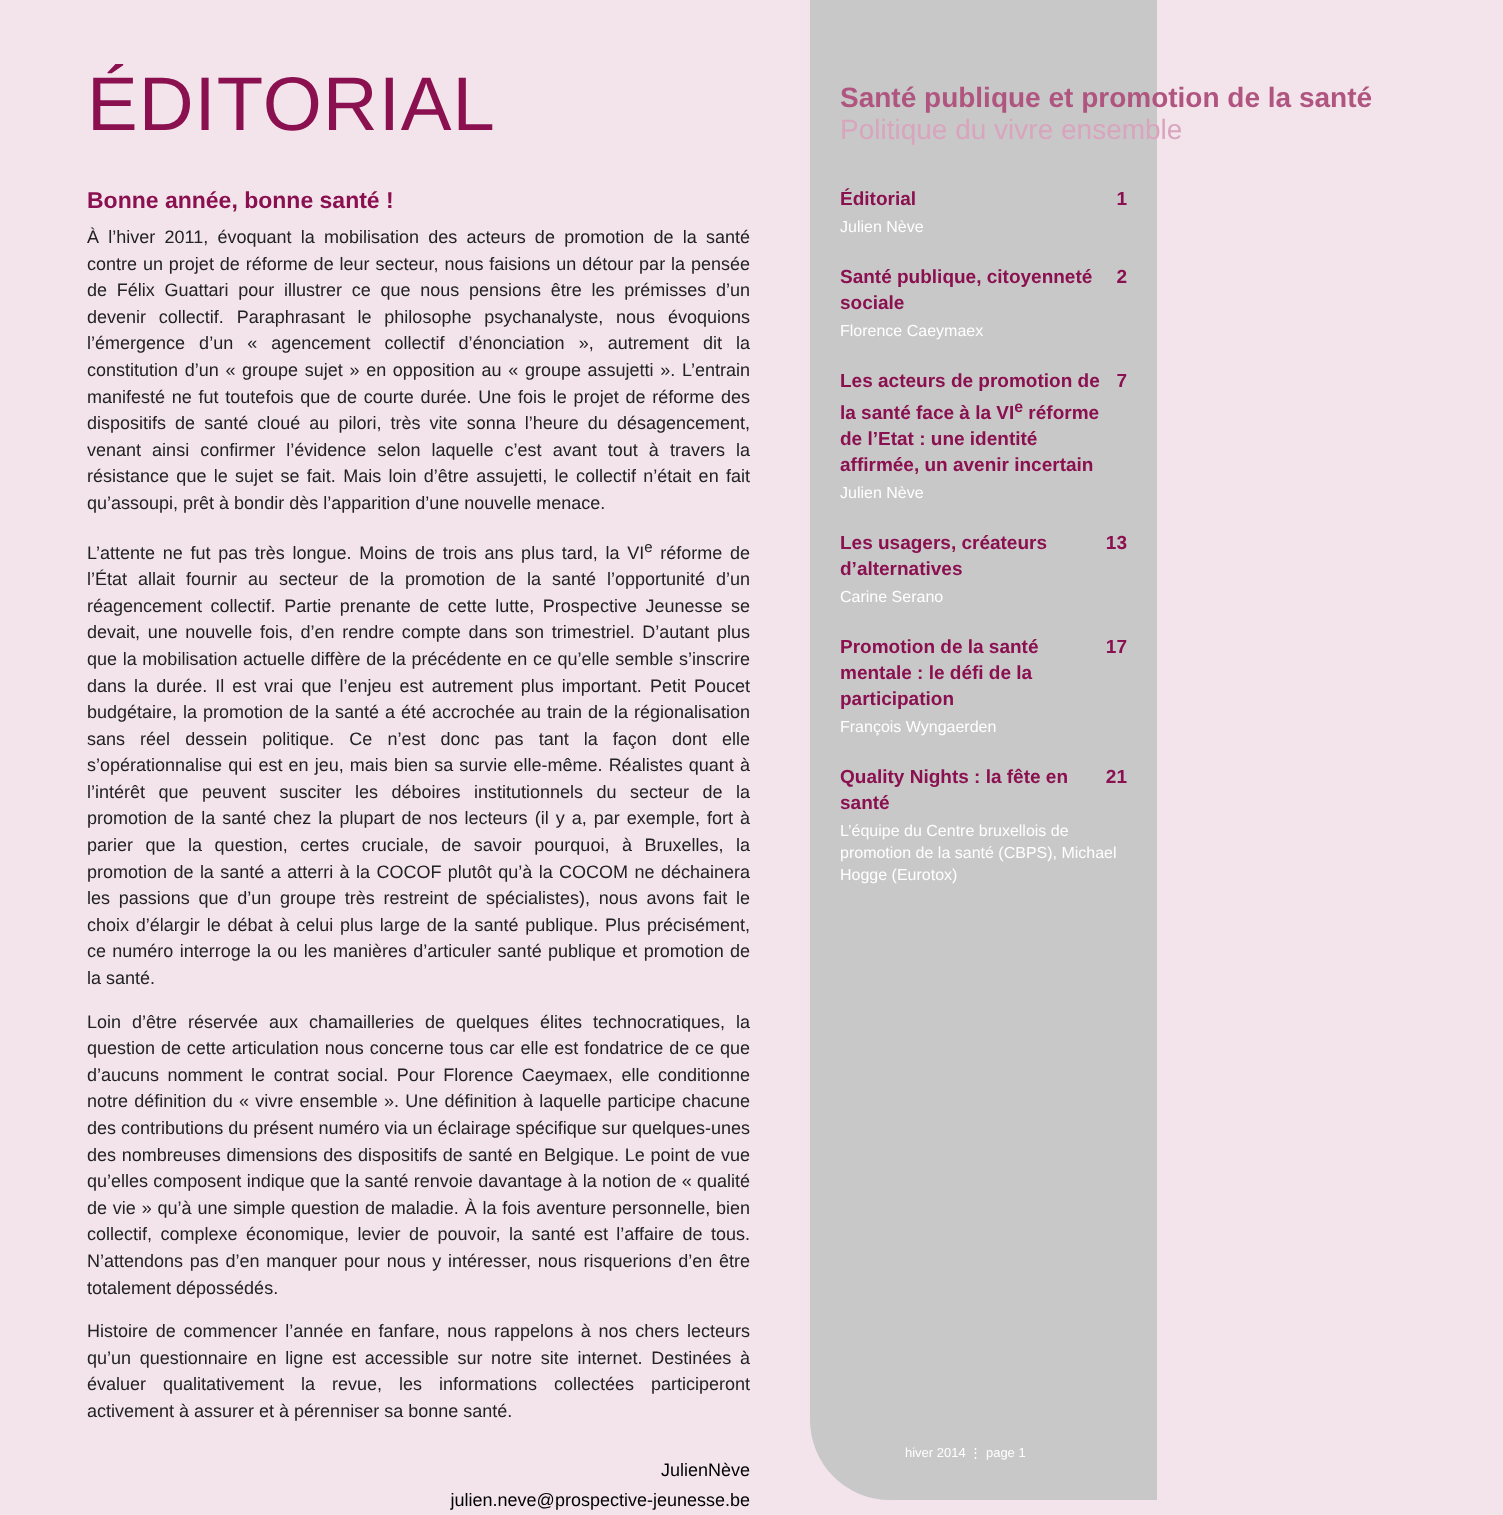ÉDITORIAL
Bonne année, bonne santé !
À l’hiver 2011, évoquant la mobilisation des acteurs de promotion de la santé contre un projet de réforme de leur secteur, nous faisions un détour par la pensée de Félix Guattari pour illustrer ce que nous pensions être les prémisses d’un devenir collectif. Paraphrasant le philosophe psychanalyste, nous évoquions l’émergence d’un « agencement collectif d’énonciation », autrement dit la constitution d’un « groupe sujet » en opposition au « groupe assujetti ». L’entrain manifesté ne fut toutefois que de courte durée. Une fois le projet de réforme des dispositifs de santé cloué au pilori, très vite sonna l’heure du désagencement, venant ainsi confirmer l’évidence selon laquelle c’est avant tout à travers la résistance que le sujet se fait. Mais loin d’être assujetti, le collectif n’était en fait qu’assoupi, prêt à bondir dès l’apparition d’une nouvelle menace.
L’attente ne fut pas très longue. Moins de trois ans plus tard, la VI<sup>e</sup> réforme de l’État allait fournir au secteur de la promotion de la santé l’opportunité d’un réagencement collectif. Partie prenante de cette lutte, Prospective Jeunesse se devait, une nouvelle fois, d’en rendre compte dans son trimestriel. D’autant plus que la mobilisation actuelle diffère de la précédente en ce qu’elle semble s’inscrire dans la durée. Il est vrai que l’enjeu est autrement plus important. Petit Poucet budgétaire, la promotion de la santé a été accrochée au train de la régionalisation sans réel dessein politique. Ce n’est donc pas tant la façon dont elle s’opérationnalise qui est en jeu, mais bien sa survie elle-même. Réalistes quant à l’intérêt que peuvent susciter les déboires institutionnels du secteur de la promotion de la santé chez la plupart de nos lecteurs (il y a, par exemple, fort à parier que la question, certes cruciale, de savoir pourquoi, à Bruxelles, la promotion de la santé a atterri à la COCOF plutôt qu’à la COCOM ne déchainera les passions que d’un groupe très restreint de spécialistes), nous avons fait le choix d’élargir le débat à celui plus large de la santé publique. Plus précisément, ce numéro interroge la ou les manières d’articuler santé publique et promotion de la santé.
Loin d’être réservée aux chamailleries de quelques élites technocratiques, la question de cette articulation nous concerne tous car elle est fondatrice de ce que d’aucuns nomment le contrat social. Pour Florence Caeymaex, elle conditionne notre définition du « vivre ensemble ». Une définition à laquelle participe chacune des contributions du présent numéro via un éclairage spécifique sur quelques-unes des nombreuses dimensions des dispositifs de santé en Belgique. Le point de vue qu’elles composent indique que la santé renvoie davantage à la notion de « qualité de vie » qu’à une simple question de maladie. À la fois aventure personnelle, bien collectif, complexe économique, levier de pouvoir, la santé est l’affaire de tous. N’attendons pas d’en manquer pour nous y intéresser, nous risquerions d’en être totalement dépossédés.
Histoire de commencer l’année en fanfare, nous rappelons à nos chers lecteurs qu’un questionnaire en ligne est accessible sur notre site internet. Destinées à évaluer qualitativement la revue, les informations collectées participeront activement à assurer et à pérenniser sa bonne santé.
JulienNève
julien.neve@prospective-jeunesse.be
Santé publique et promotion de la santé
Politique du vivre ensemble
Éditorial 1
Julien Nève
Santé publique, citoyenneté sociale 2
Florence Caeymaex
Les acteurs de promotion de la santé face à la VI<sup>e</sup> réforme de l’Etat : une identité affirmée, un avenir incertain 7
Julien Nève
Les usagers, créateurs d’alternatives 13
Carine Serano
Promotion de la santé mentale : le défi de la participation 17
François Wyngaerden
Quality Nights : la fête en santé 21
L’équipe du Centre bruxellois de promotion de la santé (CBPS), Michael Hogge (Eurotox)
hiver 2014 ⋮ page 1